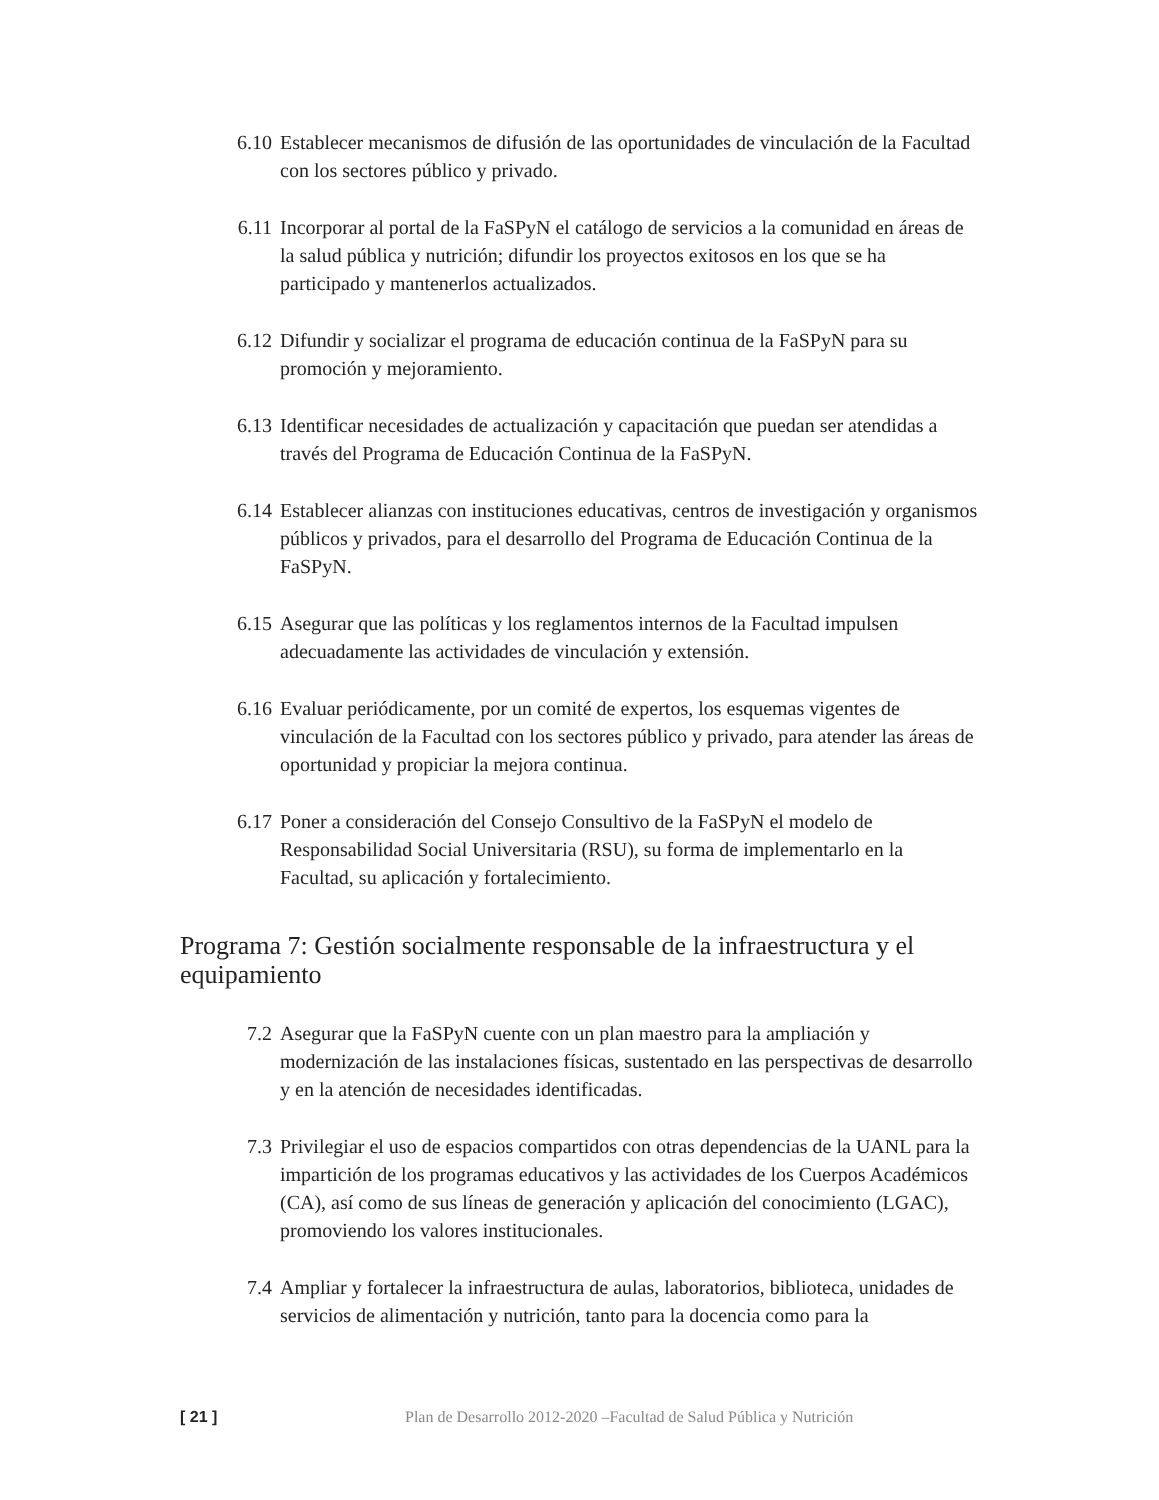6.10 Establecer mecanismos de difusión de las oportunidades de vinculación de la Facultad con los sectores público y privado.
6.11 Incorporar al portal de la FaSPyN el catálogo de servicios a la comunidad en áreas de la salud pública y nutrición; difundir los proyectos exitosos en los que se ha participado y mantenerlos actualizados.
6.12 Difundir y socializar el programa de educación continua de la FaSPyN para su promoción y mejoramiento.
6.13 Identificar necesidades de actualización y capacitación que puedan ser atendidas a través del Programa de Educación Continua de la FaSPyN.
6.14 Establecer alianzas con instituciones educativas, centros de investigación y organismos públicos y privados, para el desarrollo del Programa de Educación Continua de la FaSPyN.
6.15 Asegurar que las políticas y los reglamentos internos de la Facultad impulsen adecuadamente las actividades de vinculación y extensión.
6.16 Evaluar periódicamente, por un comité de expertos, los esquemas vigentes de vinculación de la Facultad con los sectores público y privado, para atender las áreas de oportunidad y propiciar la mejora continua.
6.17 Poner a consideración del Consejo Consultivo de la FaSPyN el modelo de Responsabilidad Social Universitaria (RSU), su forma de implementarlo en la Facultad, su aplicación y fortalecimiento.
Programa 7: Gestión socialmente responsable de la infraestructura y el equipamiento
7.2 Asegurar que la FaSPyN cuente con un plan maestro para la ampliación y modernización de las instalaciones físicas, sustentado en las perspectivas de desarrollo y en la atención de necesidades identificadas.
7.3 Privilegiar el uso de espacios compartidos con otras dependencias de la UANL para la impartición de los programas educativos y las actividades de los Cuerpos Académicos (CA), así como de sus líneas de generación y aplicación del conocimiento (LGAC), promoviendo los valores institucionales.
7.4 Ampliar y fortalecer la infraestructura de aulas, laboratorios, biblioteca, unidades de servicios de alimentación y nutrición, tanto para la docencia como para la
[ 21 ] Plan de Desarrollo 2012-2020 –Facultad de Salud Pública y Nutrición